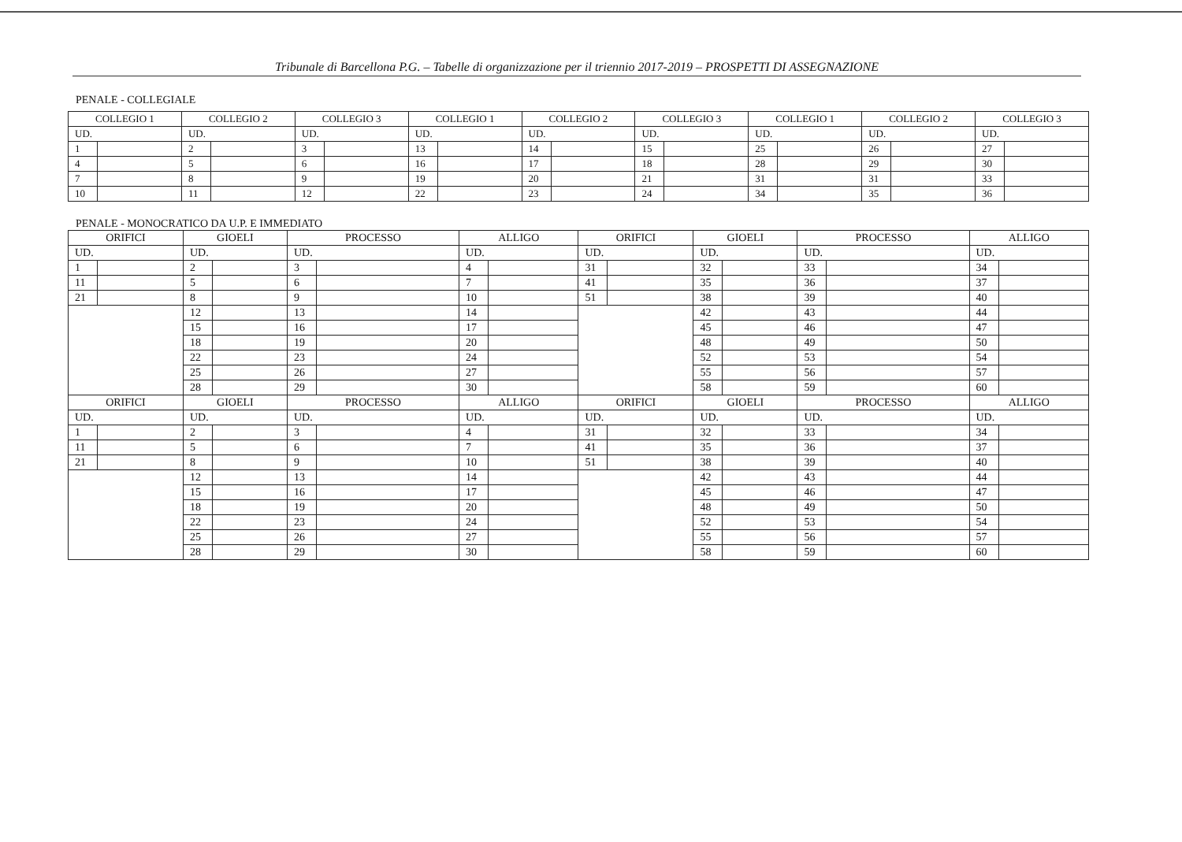Tribunale di Barcellona P.G. – Tabelle di organizzazione per il triennio 2017-2019 – PROSPETTI DI ASSEGNAZIONE
PENALE - COLLEGIALE
| COLLEGIO 1 | | COLLEGIO 2 | | COLLEGIO 3 | | COLLEGIO 1 | | COLLEGIO 2 | | COLLEGIO 3 | | COLLEGIO 1 | | COLLEGIO 2 | | COLLEGIO 3 | |
| UD. | | UD. | | UD. | | UD. | | UD. | | UD. | | UD. | | UD. | | UD. | |
| 1 | | 2 | | 3 | | 13 | | 14 | | 15 | | 25 | | 26 | | 27 | |
| 4 | | 5 | | 6 | | 16 | | 17 | | 18 | | 28 | | 29 | | 30 | |
| 7 | | 8 | | 9 | | 19 | | 20 | | 21 | | 31 | | 31 | | 33 | |
| 10 | | 11 | | 12 | | 22 | | 23 | | 24 | | 34 | | 35 | | 36 | |
PENALE - MONOCRATICO DA U.P. E IMMEDIATO
| ORIFICI | | GIOELI | | PROCESSO | | ALLIGO | | ORIFICI | | GIOELI | | PROCESSO | | ALLIGO | |
| UD. | | UD. | | UD. | | UD. | | UD. | | UD. | | UD. | | UD. | |
| 1 | | 2 | | 3 | | 4 | | 31 | | 32 | | 33 | | 34 | |
| 11 | | 5 | | 6 | | 7 | | 41 | | 35 | | 36 | | 37 | |
| 21 | | 8 | | 9 | | 10 | | 51 | | 38 | | 39 | | 40 | |
| | | 12 | | 13 | | 14 | | | | 42 | | 43 | | 44 | |
| | | 15 | | 16 | | 17 | | | | 45 | | 46 | | 47 | |
| | | 18 | | 19 | | 20 | | | | 48 | | 49 | | 50 | |
| | | 22 | | 23 | | 24 | | | | 52 | | 53 | | 54 | |
| | | 25 | | 26 | | 27 | | | | 55 | | 56 | | 57 | |
| | | 28 | | 29 | | 30 | | | | 58 | | 59 | | 60 | |
| ORIFICI | | GIOELI | | PROCESSO | | ALLIGO | | ORIFICI | | GIOELI | | PROCESSO | | ALLIGO | |
| UD. | | UD. | | UD. | | UD. | | UD. | | UD. | | UD. | | UD. | |
| 1 | | 2 | | 3 | | 4 | | 31 | | 32 | | 33 | | 34 | |
| 11 | | 5 | | 6 | | 7 | | 41 | | 35 | | 36 | | 37 | |
| 21 | | 8 | | 9 | | 10 | | 51 | | 38 | | 39 | | 40 | |
| | | 12 | | 13 | | 14 | | | | 42 | | 43 | | 44 | |
| | | 15 | | 16 | | 17 | | | | 45 | | 46 | | 47 | |
| | | 18 | | 19 | | 20 | | | | 48 | | 49 | | 50 | |
| | | 22 | | 23 | | 24 | | | | 52 | | 53 | | 54 | |
| | | 25 | | 26 | | 27 | | | | 55 | | 56 | | 57 | |
| | | 28 | | 29 | | 30 | | | | 58 | | 59 | | 60 | |